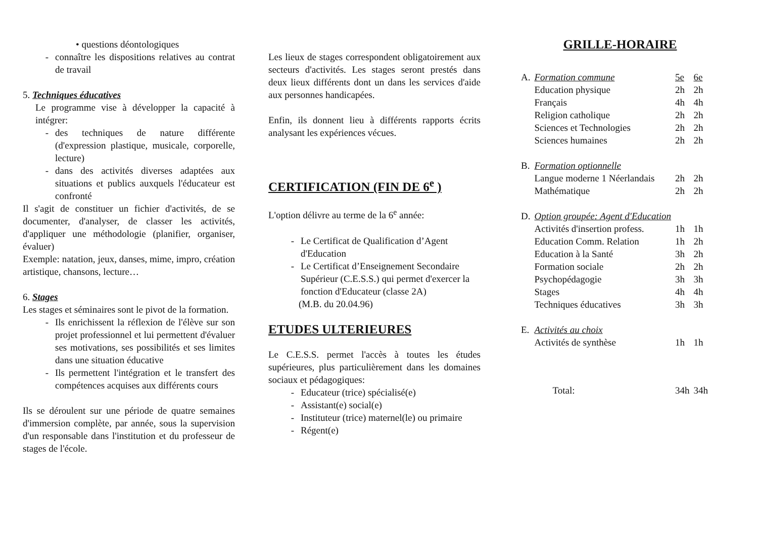• questions déontologiques
- connaître les dispositions relatives au contrat de travail
5. Techniques éducatives
Le programme vise à développer la capacité à intégrer:
- des techniques de nature différente (d'expression plastique, musicale, corporelle, lecture)
- dans des activités diverses adaptées aux situations et publics auxquels l'éducateur est confronté
Il s'agit de constituer un fichier d'activités, de se documenter, d'analyser, de classer les activités, d'appliquer une méthodologie (planifier, organiser, évaluer)
Exemple: natation, jeux, danses, mime, impro, création artistique, chansons, lecture…
6. Stages
Les stages et séminaires sont le pivot de la formation.
- Ils enrichissent la réflexion de l'élève sur son projet professionnel et lui permettent d'évaluer ses motivations, ses possibilités et ses limites dans une situation éducative
- Ils permettent l'intégration et le transfert des compétences acquises aux différents cours
Ils se déroulent sur une période de quatre semaines d'immersion complète, par année, sous la supervision d'un responsable dans l'institution et du professeur de stages de l'école.
Les lieux de stages correspondent obligatoirement aux secteurs d'activités. Les stages seront prestés dans deux lieux différents dont un dans les services d'aide aux personnes handicapées.
Enfin, ils donnent lieu à différents rapports écrits analysant les expériences vécues.
CERTIFICATION (FIN DE 6<sup>e</sup> )
L'option délivre au terme de la 6<sup>e</sup> année:
- Le Certificat de Qualification d’Agent d'Education
- Le Certificat d’Enseignement Secondaire Supérieur (C.E.S.S.) qui permet d'exercer la fonction d'Educateur (classe 2A)
(M.B. du 20.04.96)
ETUDES ULTERIEURES
Le C.E.S.S. permet l'accès à toutes les études supérieures, plus particulièrement dans les domaines sociaux et pédagogiques:
- Educateur (trice) spécialisé(e)
- Assistant(e) social(e)
- Instituteur (trice) maternel(le) ou primaire
- Régent(e)
GRILLE-HORAIRE
| A. | Formation commune | 5e | 6e |
| | Education physique | 2h | 2h |
| | Français | 4h | 4h |
| | Religion catholique | 2h | 2h |
| | Sciences et Technologies | 2h | 2h |
| | Sciences humaines | 2h | 2h |
| B. | Formation optionnelle | | |
| | Langue moderne 1 Néerlandais | 2h | 2h |
| | Mathématique | 2h | 2h |
| D. | Option groupée: Agent d'Education | | |
| | Activités d'insertion profess. | 1h | 1h |
| | Education Comm. Relation | 1h | 2h |
| | Education à la Santé | 3h | 2h |
| | Formation sociale | 2h | 2h |
| | Psychopédagogie | 3h | 3h |
| | Stages | 4h | 4h |
| | Techniques éducatives | 3h | 3h |
| E. | Activités au choix | | |
| | Activités de synthèse | 1h | 1h |
| | Total: | 34h | 34h |